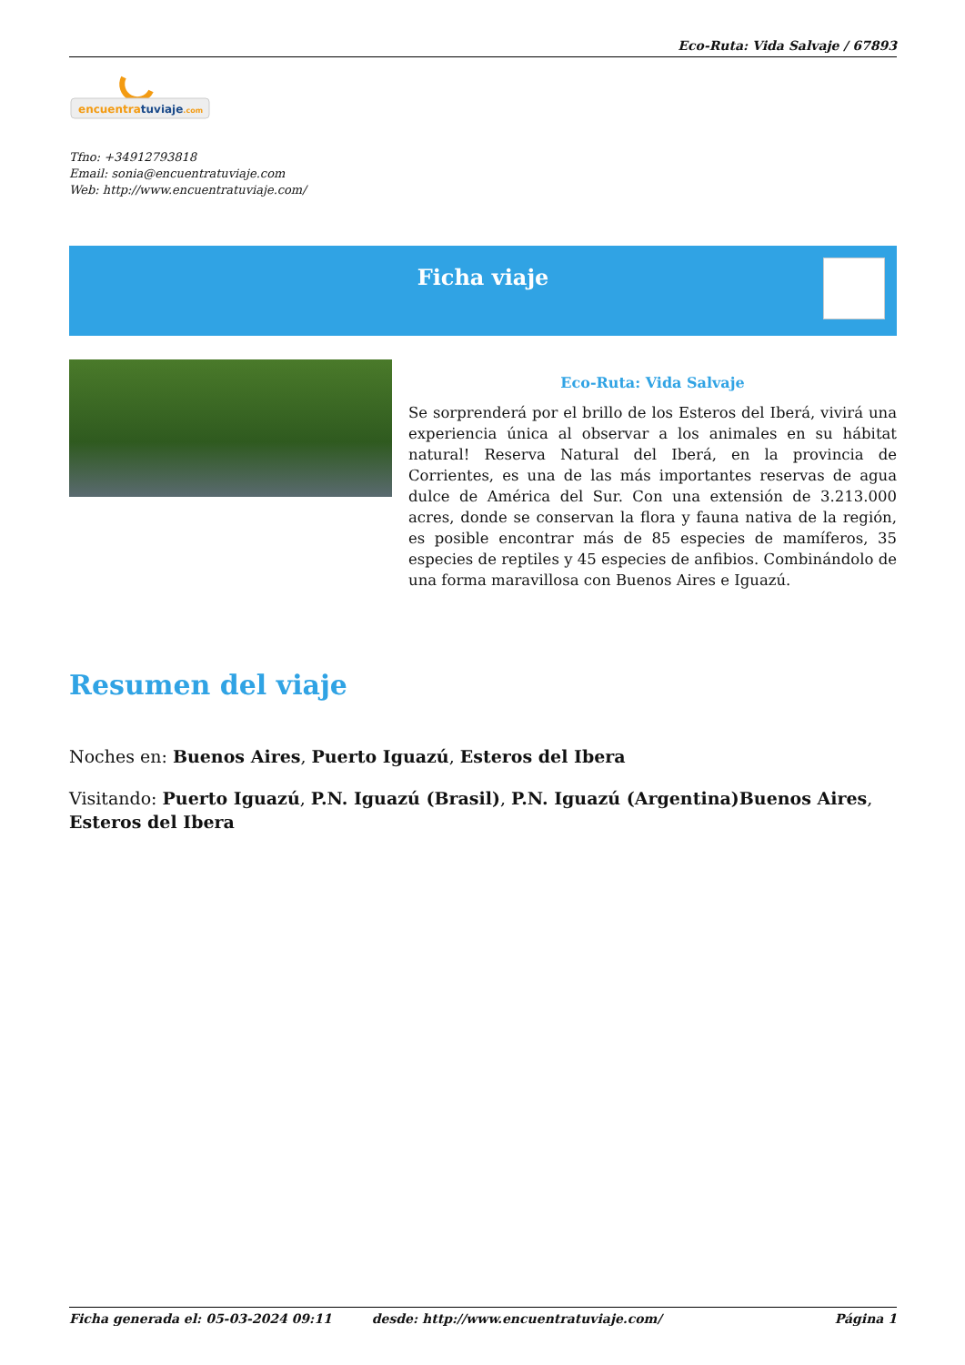Eco-Ruta: Vida Salvaje / 67893
encuentratuviaje.com
Tfno: +34912793818
Email: sonia@encuentratuviaje.com
Web: http://www.encuentratuviaje.com/
Ficha viaje
Eco-Ruta: Vida Salvaje
Se sorprenderá por el brillo de los Esteros del Iberá, vivirá una experiencia única al observar a los animales en su hábitat natural! Reserva Natural del Iberá, en la provincia de Corrientes, es una de las más importantes reservas de agua dulce de América del Sur. Con una extensión de 3.213.000 acres, donde se conservan la flora y fauna nativa de la región, es posible encontrar más de 85 especies de mamíferos, 35 especies de reptiles y 45 especies de anfibios. Combinándolo de una forma maravillosa con Buenos Aires e Iguazú.
Resumen del viaje
Noches en: Buenos Aires, Puerto Iguazú, Esteros del Ibera
Visitando: Puerto Iguazú, P.N. Iguazú (Brasil), P.N. Iguazú (Argentina)Buenos Aires, Esteros del Ibera
Ficha generada el: 05-03-2024 09:11 desde: http://www.encuentratuviaje.com/ Página 1